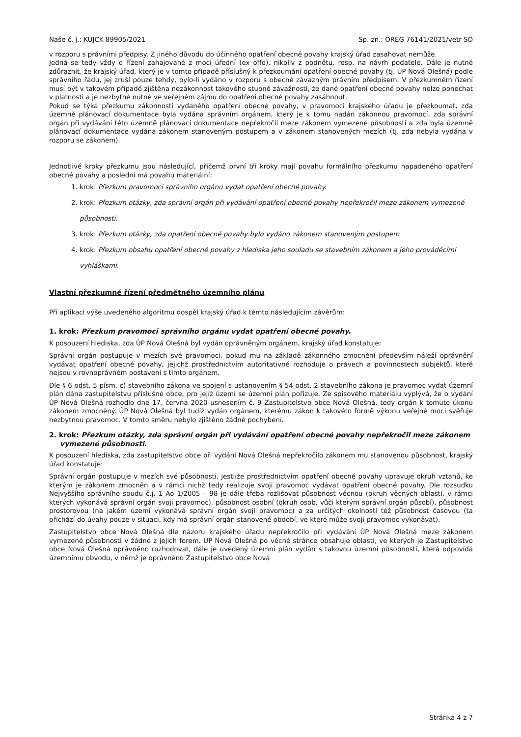Naše č. j.: KUJCK 89905/2021 Sp. zn.: OREG 76141/2021/vetr SO
v rozporu s právními předpisy. Z jiného důvodu do účinného opatření obecné povahy krajský úřad zasahovat nemůže.
Jedná se tedy vždy o řízení zahajované z moci úřední (ex offo), nikoliv z podnětu, resp. na návrh podatele. Dále je nutné zdůraznit, že krajský úřad, který je v tomto případě příslušný k přezkoumání opatření obecné povahy (tj. ÚP Nová Olešná) podle správního řádu, jej zruší pouze tehdy, bylo-li vydáno v rozporu s obecně závazným právním předpisem. V přezkumném řízení musí být v takovém případě zjištěna nezákonnost takového stupně závažnosti, že dané opatření obecné povahy nelze ponechat v platnosti a je nezbytně nutné ve veřejném zájmu do opatření obecné povahy zasáhnout.
Pokud se týká přezkumu zákonnosti vydaného opatření obecné povahy, v pravomoci krajského úřadu je přezkoumat, zda územně plánovací dokumentace byla vydána správním orgánem, který je k tomu nadán zákonnou pravomocí, zda správní orgán při vydávání této územně plánovací dokumentace nepřekročil meze zákonem vymezené působnosti a zda byla územně plánovací dokumentace vydána zákonem stanoveným postupem a v zákonem stanovených mezích (tj. zda nebyla vydána v rozporu se zákonem).
Jednotlivé kroky přezkumu jsou následující, přičemž první tři kroky mají povahu formálního přezkumu napadeného opatření obecné povahy a poslední má povahu materiální:
1. krok: Přezkum pravomoci správního orgánu vydat opatření obecné povahy.
2. krok: Přezkum otázky, zda správní orgán při vydávání opatření obecné povahy nepřekročil meze zákonem vymezené působnosti.
3. krok: Přezkum otázky, zda opatření obecné povahy bylo vydáno zákonem stanoveným postupem
4. krok: Přezkum obsahu opatření obecné povahy z hlediska jeho souladu se stavebním zákonem a jeho prováděcími vyhláškami.
Vlastní přezkumné řízení předmětného územního plánu
Při aplikaci výše uvedeného algoritmu dospěl krajský úřad k těmto následujícím závěrům:
1. krok: Přezkum pravomoci správního orgánu vydat opatření obecné povahy.
K posouzení hlediska, zda ÚP Nová Olešná byl vydán oprávněným orgánem, krajský úřad konstatuje:
Správní orgán postupuje v mezích své pravomoci, pokud mu na základě zákonného zmocnění především náleží oprávnění vydávat opatření obecné povahy, jejichž prostřednictvím autoritativně rozhoduje o právech a povinnostech subjektů, které nejsou v rovnoprávném postavení s tímto orgánem.
Dle § 6 odst. 5 písm. c) stavebního zákona ve spojení s ustanovením § 54 odst. 2 stavebního zákona je pravomoc vydat územní plán dána zastupitelstvu příslušné obce, pro jejíž území se územní plán pořizuje. Ze spisového materiálu vyplývá, že o vydání ÚP Nová Olešná rozhodlo dne 17. června 2020 usnesením č. 9 Zastupitelstvo obce Nová Olešná, tedy orgán k tomuto úkonu zákonem zmocněný. ÚP Nová Olešná byl tudíž vydán orgánem, kterému zákon k takovéto formě výkonu veřejné moci svěřuje nezbytnou pravomoc. V tomto směru nebylo zjištěno žádné pochybení.
2. krok: Přezkum otázky, zda správní orgán při vydávání opatření obecné povahy nepřekročil meze zákonem vymezené působnosti.
K posouzení hlediska, zda zastupitelstvo obce při vydání Nová Olešná nepřekročilo zákonem mu stanovenou působnost, krajský úřad konstatuje:
Správní orgán postupuje v mezích své působnosti, jestliže prostřednictvím opatření obecné povahy upravuje okruh vztahů, ke kterým je zákonem zmocněn a v rámci nichž tedy realizuje svoji pravomoc vydávat opatření obecné povahy. Dle rozsudku Nejvyššího správního soudu č.j. 1 Ao 1/2005 – 98 je dále třeba rozlišovat působnost věcnou (okruh věcných oblastí, v rámci kterých vykonává správní orgán svoji pravomoc), působnost osobní (okruh osob, vůči kterým správní orgán působí), působnost prostorovou (na jakém území vykonává správní orgán svoji pravomoc) a za určitých okolností též působnost časovou (ta přichází do úvahy pouze v situaci, kdy má správní orgán stanovené období, ve které může svoji pravomoc vykonávat).
Zastupitelstvo obce Nová Olešná dle názoru krajského úřadu nepřekročilo při vydávání ÚP Nová Olešná meze zákonem vymezené působnosti v žádné z jejich forem. ÚP Nová Olešná po věcné stránce obsahuje oblasti, ve kterých je Zastupitelstvo obce Nová Olešná oprávněno rozhodovat, dále je uvedený územní plán vydán s takovou územní působností, která odpovídá územnímu obvodu, v němž je oprávněno Zastupitelstvo obce Nová
Stránka 4 z 7